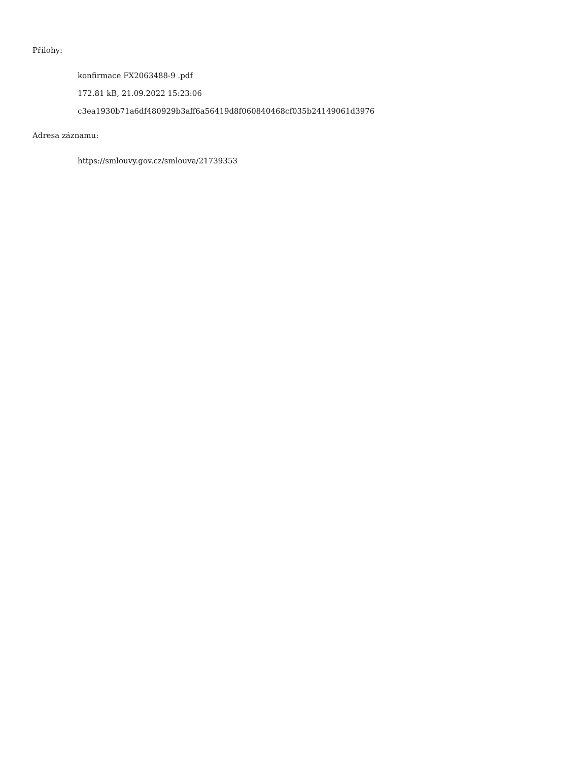Přílohy:
konfirmace FX2063488-9 .pdf
172.81 kB, 21.09.2022 15:23:06
c3ea1930b71a6df480929b3aff6a56419d8f060840468cf035b24149061d3976
Adresa záznamu:
https://smlouvy.gov.cz/smlouva/21739353